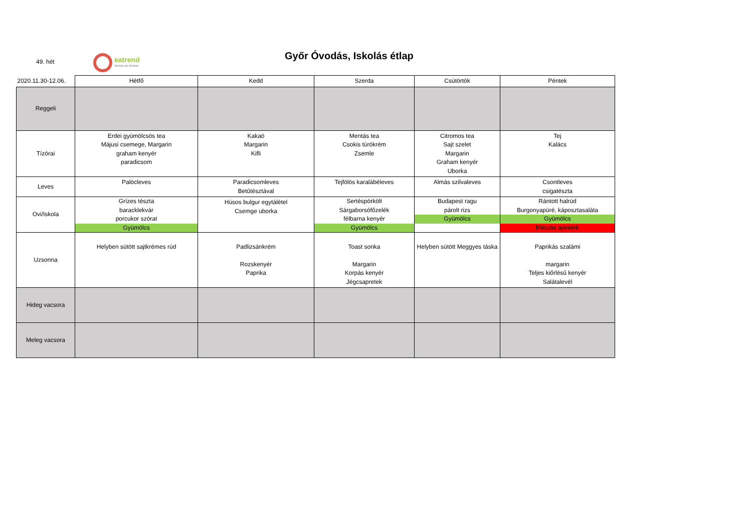49. hét
eatrend
ételünk az életünk
Győr Óvodás, Iskolás étlap
| 2020.11.30-12.06. | Hétfő | Kedd | Szerda | Csütörtök | Péntek |
| --- | --- | --- | --- | --- | --- |
| Reggeli | | | | | |
| Tízórai | Erdei gyümölcsös tea Májusi csemege, Margarin graham kenyér paradicsom | Kakaó Margarin Kifli | Mentás tea Csokis túrókrém Zsemle | Citromos tea Sajt szelet Margarin Graham kenyér Uborka | Tej Kalács |
| Leves | Palócleves | Paradicsomleves Betűtésztával | Tejfölös karalábéleves | Almás szilvaleves | Csontleves csigatészta |
| Ovi/Iskola | Grízes tészta barackle­kvár porcukor szórat Gyümölcs | Húsos bulgur egytálétel Csemge uborka | Sertéspörkölt Sárgaborsófőzelék félbarna kenyér Gyümölcs | Budapest ragu párolt rizs Gyümölcs | Rántott halrúd Burgonyapüré, káposztasaláta Gyümölcs Mikulás ajándék |
| Uzsonna | Helyben sütött sajtkrémes rúd | Padlizsánkrém Rozskenyér Paprika | Toast sonka Margarin Korpás kenyér Jégcsapretek | Helyben sütött Meggyes táska | Paprikás szalámi margarin Teljes kiőrlésű kenyér Salátalevél |
| Hideg vacsora | | | | | |
| Meleg vacsora | | | | | |